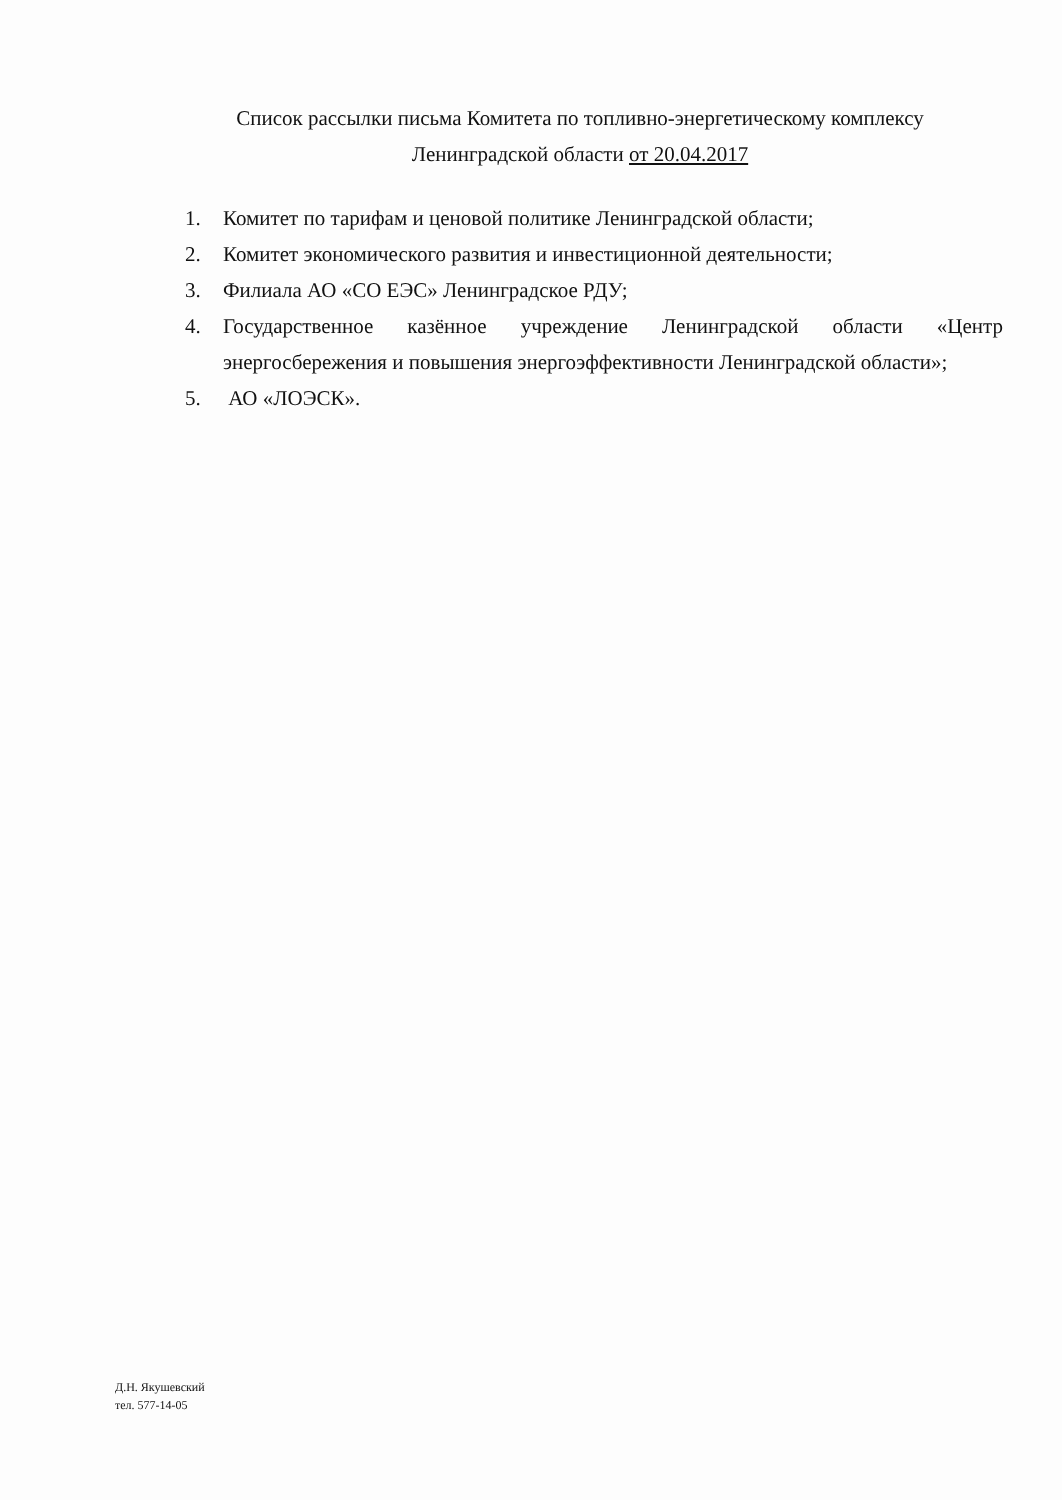Список рассылки письма Комитета по топливно-энергетическому комплексу
Ленинградской области от 20.04.2017
1. Комитет по тарифам и ценовой политике Ленинградской области;
2. Комитет экономического развития и инвестиционной деятельности;
3. Филиала АО «СО ЕЭС» Ленинградское РДУ;
4. Государственное казённое учреждение Ленинградской области «Центр энергосбережения и повышения энергоэффективности Ленинградской области»;
5. АО «ЛОЭСК».
Д.Н. Якушевский
тел. 577-14-05